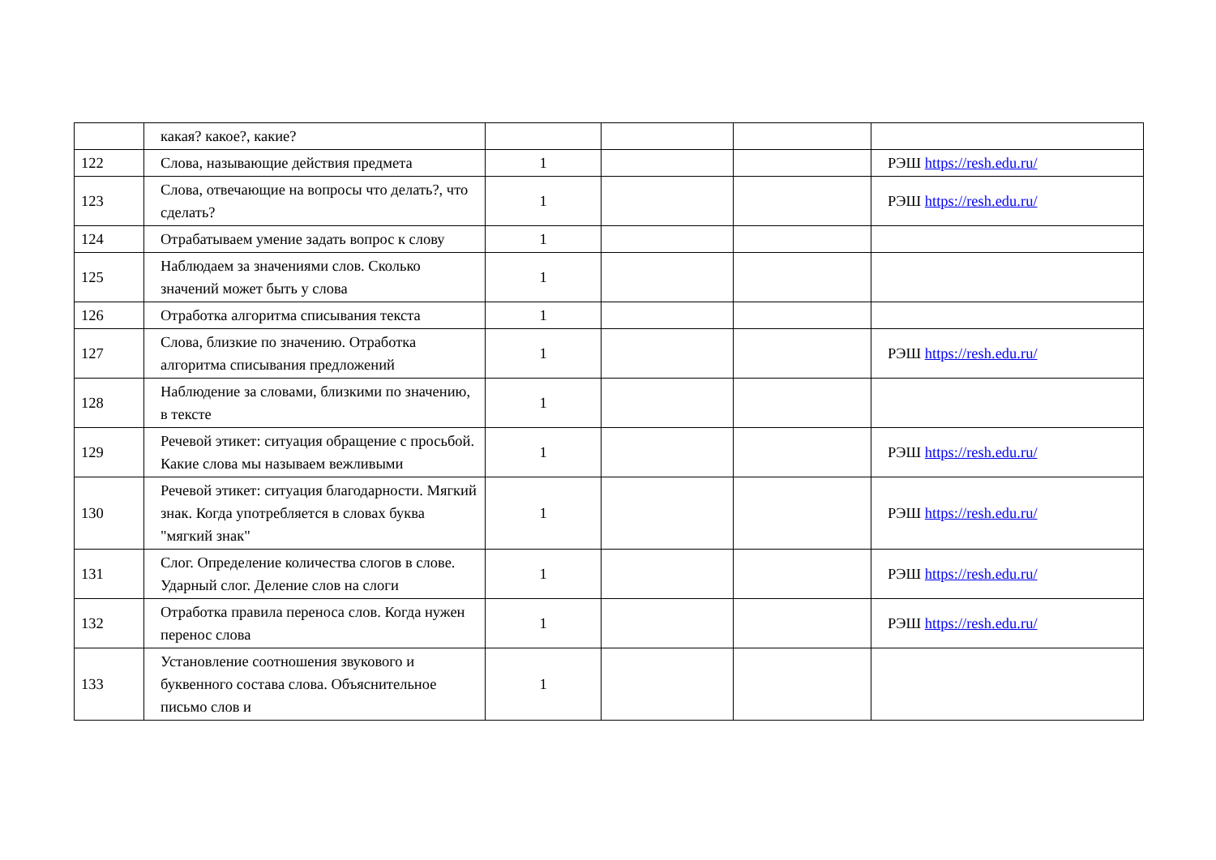| | какая? какое?, какие? | | | | |
| 122 | Слова, называющие действия предмета | 1 | | | РЭШ https://resh.edu.ru/ |
| 123 | Слова, отвечающие на вопросы что делать?, что сделать? | 1 | | | РЭШ https://resh.edu.ru/ |
| 124 | Отрабатываем умение задать вопрос к слову | 1 | | | |
| 125 | Наблюдаем за значениями слов. Сколько значений может быть у слова | 1 | | | |
| 126 | Отработка алгоритма списывания текста | 1 | | | |
| 127 | Слова, близкие по значению. Отработка алгоритма списывания предложений | 1 | | | РЭШ https://resh.edu.ru/ |
| 128 | Наблюдение за словами, близкими по значению, в тексте | 1 | | | |
| 129 | Речевой этикет: ситуация обращение с просьбой. Какие слова мы называем вежливыми | 1 | | | РЭШ https://resh.edu.ru/ |
| 130 | Речевой этикет: ситуация благодарности. Мягкий знак. Когда употребляется в словах буква "мягкий знак" | 1 | | | РЭШ https://resh.edu.ru/ |
| 131 | Слог. Определение количества слогов в слове. Ударный слог. Деление слов на слоги | 1 | | | РЭШ https://resh.edu.ru/ |
| 132 | Отработка правила переноса слов. Когда нужен перенос слова | 1 | | | РЭШ https://resh.edu.ru/ |
| 133 | Установление соотношения звукового и буквенного состава слова. Объяснительное письмо слов и | 1 | | | |